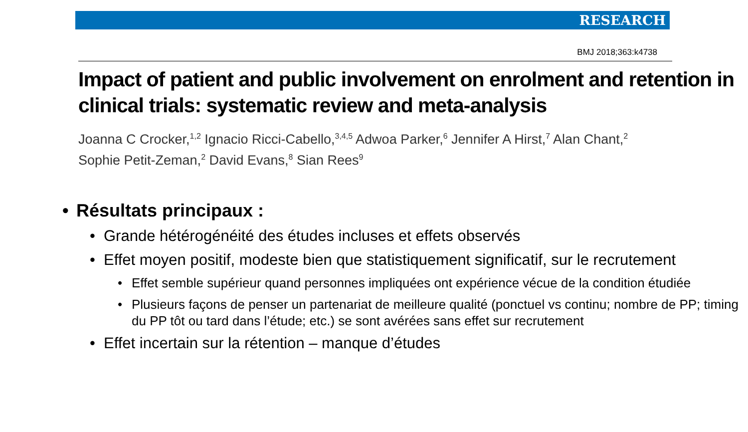RESEARCH
BMJ 2018;363:k4738
Impact of patient and public involvement on enrolment and retention in clinical trials: systematic review and meta-analysis
Joanna C Crocker,<sup>1,2</sup> Ignacio Ricci-Cabello,<sup>3,4,5</sup> Adwoa Parker,<sup>6</sup> Jennifer A Hirst,<sup>7</sup> Alan Chant,<sup>2</sup>
Sophie Petit-Zeman,<sup>2</sup> David Evans,<sup>8</sup> Sian Rees<sup>9</sup>
• Résultats principaux :
• Grande hétérogénéité des études incluses et effets observés
• Effet moyen positif, modeste bien que statistiquement significatif, sur le recrutement
• Effet semble supérieur quand personnes impliquées ont expérience vécue de la condition étudiée
• Plusieurs façons de penser un partenariat de meilleure qualité (ponctuel vs continu; nombre de PP; timing du PP tôt ou tard dans l’étude; etc.) se sont avérées sans effet sur recrutement
• Effet incertain sur la rétention – manque d’études